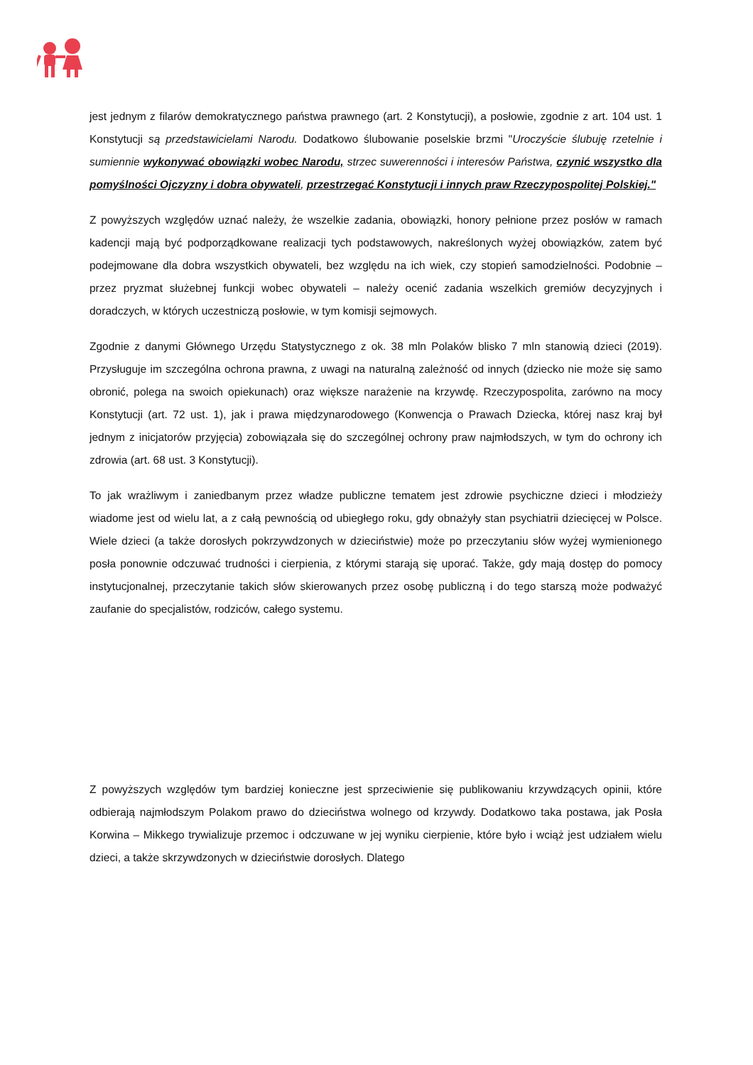jest jednym z filarów demokratycznego państwa prawnego (art. 2 Konstytucji), a posłowie, zgodnie z art. 104 ust. 1 Konstytucji są przedstawicielami Narodu. Dodatkowo ślubowanie poselskie brzmi "Uroczyście ślubuję rzetelnie i sumiennie wykonywać obowiązki wobec Narodu, strzec suwerenności i interesów Państwa, czynić wszystko dla pomyślności Ojczyzny i dobra obywateli, przestrzegać Konstytucji i innych praw Rzeczypospolitej Polskiej."
Z powyższych względów uznać należy, że wszelkie zadania, obowiązki, honory pełnione przez posłów w ramach kadencji mają być podporządkowane realizacji tych podstawowych, nakreślonych wyżej obowiązków, zatem być podejmowane dla dobra wszystkich obywateli, bez względu na ich wiek, czy stopień samodzielności. Podobnie – przez pryzmat służebnej funkcji wobec obywateli – należy ocenić zadania wszelkich gremiów decyzyjnych i doradczych, w których uczestniczą posłowie, w tym komisji sejmowych.
Zgodnie z danymi Głównego Urzędu Statystycznego z ok. 38 mln Polaków blisko 7 mln stanowią dzieci (2019). Przysługuje im szczególna ochrona prawna, z uwagi na naturalną zależność od innych (dziecko nie może się samo obronić, polega na swoich opiekunach) oraz większe narażenie na krzywdę. Rzeczypospolita, zarówno na mocy Konstytucji (art. 72 ust. 1), jak i prawa międzynarodowego (Konwencja o Prawach Dziecka, której nasz kraj był jednym z inicjatorów przyjęcia) zobowiązała się do szczególnej ochrony praw najmłodszych, w tym do ochrony ich zdrowia (art. 68 ust. 3 Konstytucji).
To jak wrażliwym i zaniedbanym przez władze publiczne tematem jest zdrowie psychiczne dzieci i młodzieży wiadome jest od wielu lat, a z całą pewnością od ubiegłego roku, gdy obnażyły stan psychiatrii dziecięcej w Polsce. Wiele dzieci (a także dorosłych pokrzywdzonych w dzieciństwie) może po przeczytaniu słów wyżej wymienionego posła ponownie odczuwać trudności i cierpienia, z którymi starają się uporać. Także, gdy mają dostęp do pomocy instytucjonalnej, przeczytanie takich słów skierowanych przez osobę publiczną i do tego starszą może podważyć zaufanie do specjalistów, rodziców, całego systemu.
Z powyższych względów tym bardziej konieczne jest sprzeciwienie się publikowaniu krzywdzących opinii, które odbierają najmłodszym Polakom prawo do dzieciństwa wolnego od krzywdy. Dodatkowo taka postawa, jak Posła Korwina – Mikkego trywializuje przemoc i odczuwane w jej wyniku cierpienie, które było i wciąż jest udziałem wielu dzieci, a także skrzywdzonych w dzieciństwie dorosłych. Dlatego